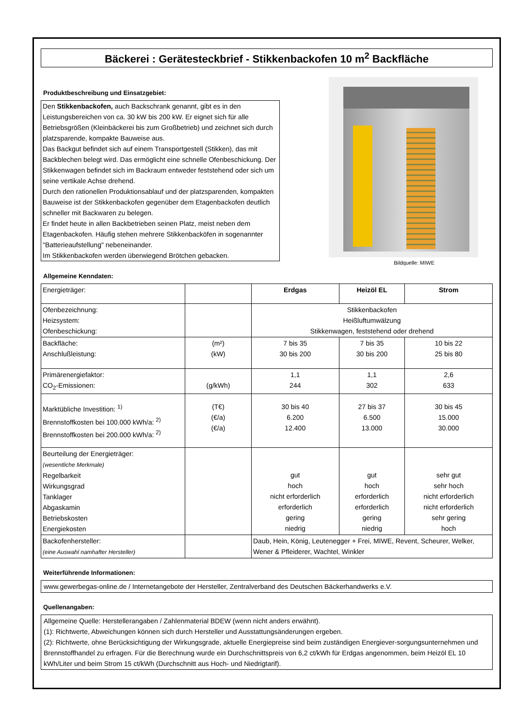Bäckerei : Gerätesteckbrief - Stikkenbackofen 10 m<sup>2</sup> Backfläche
Produktbeschreibung und Einsatzgebiet:
Den Stikkenbackofen, auch Backschrank genannt, gibt es in den Leistungsbereichen von ca. 30 kW bis 200 kW. Er eignet sich für alle Betriebsgrößen (Kleinbäckerei bis zum Großbetrieb) und zeichnet sich durch platzsparende, kompakte Bauweise aus.
Das Backgut befindet sich auf einem Transportgestell (Stikken), das mit Backblechen belegt wird. Das ermöglicht eine schnelle Ofenbeschickung. Der Stikkenwagen befindet sich im Backraum entweder feststehend oder sich um seine vertikale Achse drehend.
Durch den rationellen Produktionsablauf und der platzsparenden, kompakten Bauweise ist der Stikkenbackofen gegenüber dem Etagenbackofen deutlich schneller mit Backwaren zu belegen.
Er findet heute in allen Backbetrieben seinen Platz, meist neben dem Etagenbackofen. Häufig stehen mehrere Stikkenbacköfen in sogenannter "Batterieaufstellung" nebeneinander.
Im Stikkenbackofen werden überwiegend Brötchen gebacken.
Bildquelle: MIWE
Allgemeine Kenndaten:
| Energieträger: | | Erdgas | Heizöl EL | Strom |
| Ofenbezeichnung: Heizsystem: Ofenbeschickung: | | Stikkenbackofen Heißluftumwälzung Stikkenwagen, feststehend oder drehend | | |
| Backfläche: Anschlußleistung: | (m²) (kW) | 7 bis 35 30 bis 200 | 7 bis 35 30 bis 200 | 10 bis 22 25 bis 80 |
| Primärenergiefaktor: CO<sub>2</sub>-Emissionen: | (g/kWh) | 1,1 244 | 1,1 302 | 2,6 633 |
| Marktübliche Investition: <sup>1)</sup> Brennstoffkosten bei 100.000 kWh/a: <sup>2)</sup> Brennstoffkosten bei 200.000 kWh/a: <sup>2)</sup> | (T€) (€/a) (€/a) | 30 bis 40 6.200 12.400 | 27 bis 37 6.500 13.000 | 30 bis 45 15.000 30.000 |
| Beurteilung der Energieträger: (wesentliche Merkmale) Regelbarkeit Wirkungsgrad Tanklager Abgaskamin Betriebskosten Energiekosten | | gut hoch nicht erforderlich erforderlich gering niedrig | gut hoch erforderlich erforderlich gering niedrig | sehr gut sehr hoch nicht erforderlich nicht erforderlich sehr gering hoch |
| Backofenhersteller: (eine Auswahl namhafter Hersteller) | | Daub, Hein, König, Leutenegger + Frei, MIWE, Revent, Scheurer, Welker, Wener & Pfleiderer, Wachtel, Winkler | | |
Weiterführende Informationen:
www.gewerbegas-online.de / Internetangebote der Hersteller, Zentralverband des Deutschen Bäckerhandwerks e.V.
Quellenangaben:
Allgemeine Quelle: Herstellerangaben / Zahlenmaterial BDEW (wenn nicht anders erwähnt).
(1): Richtwerte, Abweichungen können sich durch Hersteller und Ausstattungsänderungen ergeben.
(2): Richtwerte, ohne Berücksichtigung der Wirkungsgrade, aktuelle Energiepreise sind beim zuständigen Energiever-sorgungsunternehmen und Brennstoffhandel zu erfragen. Für die Berechnung wurde ein Durchschnittspreis von 6,2 ct/kWh für Erdgas angenommen, beim Heizöl EL 10 kWh/Liter und beim Strom 15 ct/kWh (Durchschnitt aus Hoch- und Niedrigtarif).